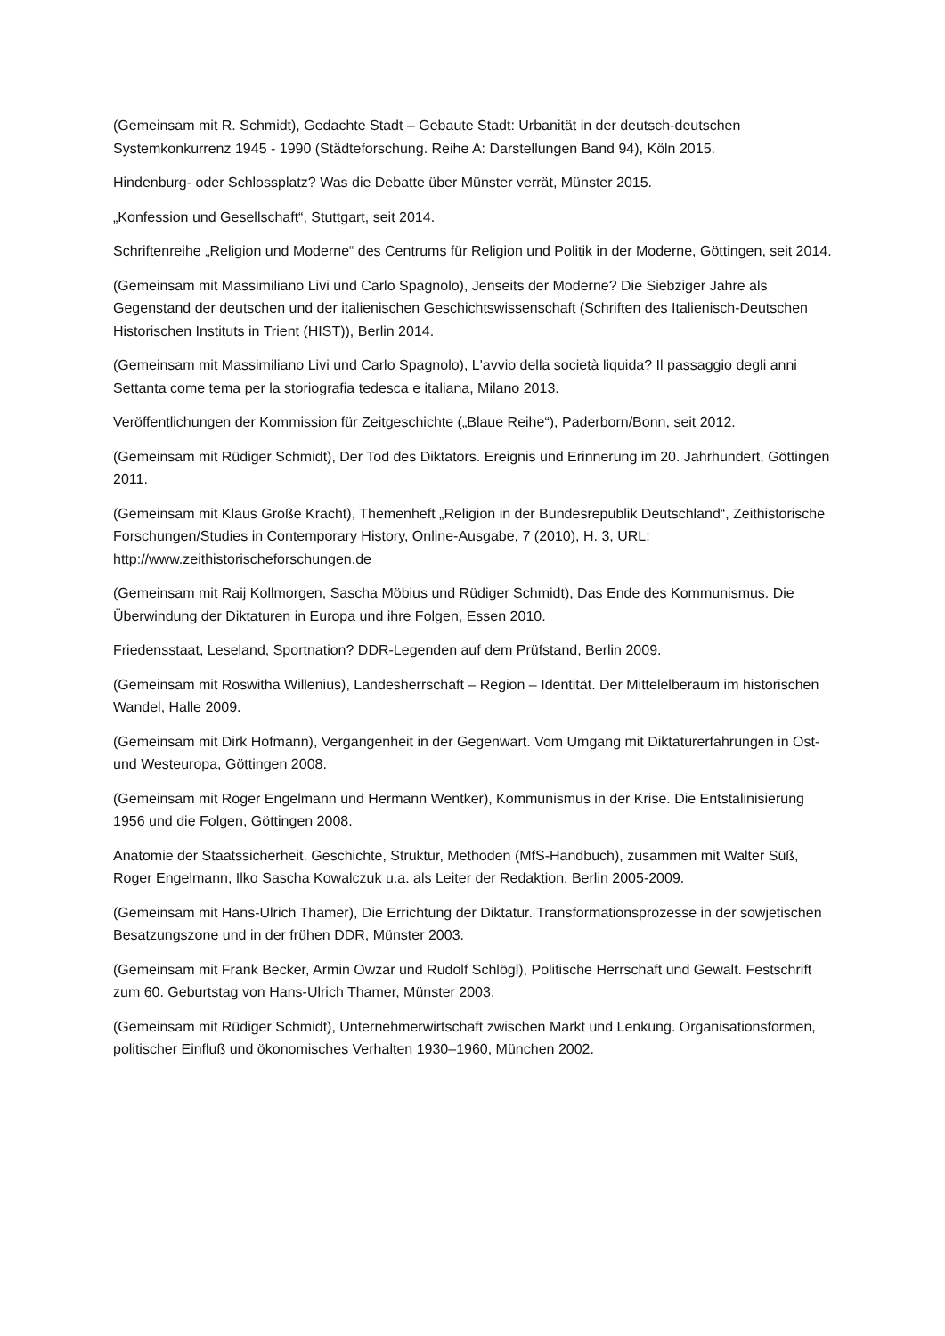(Gemeinsam mit R. Schmidt), Gedachte Stadt – Gebaute Stadt: Urbanität in der deutsch-deutschen Systemkonkurrenz 1945 - 1990 (Städteforschung. Reihe A: Darstellungen Band 94), Köln 2015.
Hindenburg- oder Schlossplatz? Was die Debatte über Münster verrät, Münster 2015.
„Konfession und Gesellschaft“, Stuttgart, seit 2014.
Schriftenreihe „Religion und Moderne“ des Centrums für Religion und Politik in der Moderne, Göttingen, seit 2014.
(Gemeinsam mit Massimiliano Livi und Carlo Spagnolo), Jenseits der Moderne? Die Siebziger Jahre als Gegenstand der deutschen und der italienischen Geschichtswissenschaft (Schriften des Italienisch-Deutschen Historischen Instituts in Trient (HIST)), Berlin 2014.
(Gemeinsam mit Massimiliano Livi und Carlo Spagnolo), L'avvio della società liquida? Il passaggio degli anni Settanta come tema per la storiografia tedesca e italiana, Milano 2013.
Veröffentlichungen der Kommission für Zeitgeschichte („Blaue Reihe“), Paderborn/Bonn, seit 2012.
(Gemeinsam mit Rüdiger Schmidt), Der Tod des Diktators. Ereignis und Erinnerung im 20. Jahrhundert, Göttingen 2011.
(Gemeinsam mit Klaus Große Kracht), Themenheft „Religion in der Bundesrepublik Deutschland“, Zeithistorische Forschungen/Studies in Contemporary History, Online-Ausgabe, 7 (2010), H. 3, URL: http://www.zeithistorischeforschungen.de
(Gemeinsam mit Raij Kollmorgen, Sascha Möbius und Rüdiger Schmidt), Das Ende des Kommunismus. Die Überwindung der Diktaturen in Europa und ihre Folgen, Essen 2010.
Friedensstaat, Leseland, Sportnation? DDR-Legenden auf dem Prüfstand, Berlin 2009.
(Gemeinsam mit Roswitha Willenius), Landesherrschaft – Region – Identität. Der Mittelelberaum im historischen Wandel, Halle 2009.
(Gemeinsam mit Dirk Hofmann), Vergangenheit in der Gegenwart. Vom Umgang mit Diktaturerfahrungen in Ost- und Westeuropa, Göttingen 2008.
(Gemeinsam mit Roger Engelmann und Hermann Wentker), Kommunismus in der Krise. Die Entstalinisierung 1956 und die Folgen, Göttingen 2008.
Anatomie der Staatssicherheit. Geschichte, Struktur, Methoden (MfS-Handbuch), zusammen mit Walter Süß, Roger Engelmann, Ilko Sascha Kowalczuk u.a. als Leiter der Redaktion, Berlin 2005-2009.
(Gemeinsam mit Hans-Ulrich Thamer), Die Errichtung der Diktatur. Transformationsprozesse in der sowjetischen Besatzungszone und in der frühen DDR, Münster 2003.
(Gemeinsam mit Frank Becker, Armin Owzar und Rudolf Schlögl), Politische Herrschaft und Gewalt. Festschrift zum 60. Geburtstag von Hans-Ulrich Thamer, Münster 2003.
(Gemeinsam mit Rüdiger Schmidt), Unternehmerwirtschaft zwischen Markt und Lenkung. Organisationsformen, politischer Einfluß und ökonomisches Verhalten 1930–1960, München 2002.